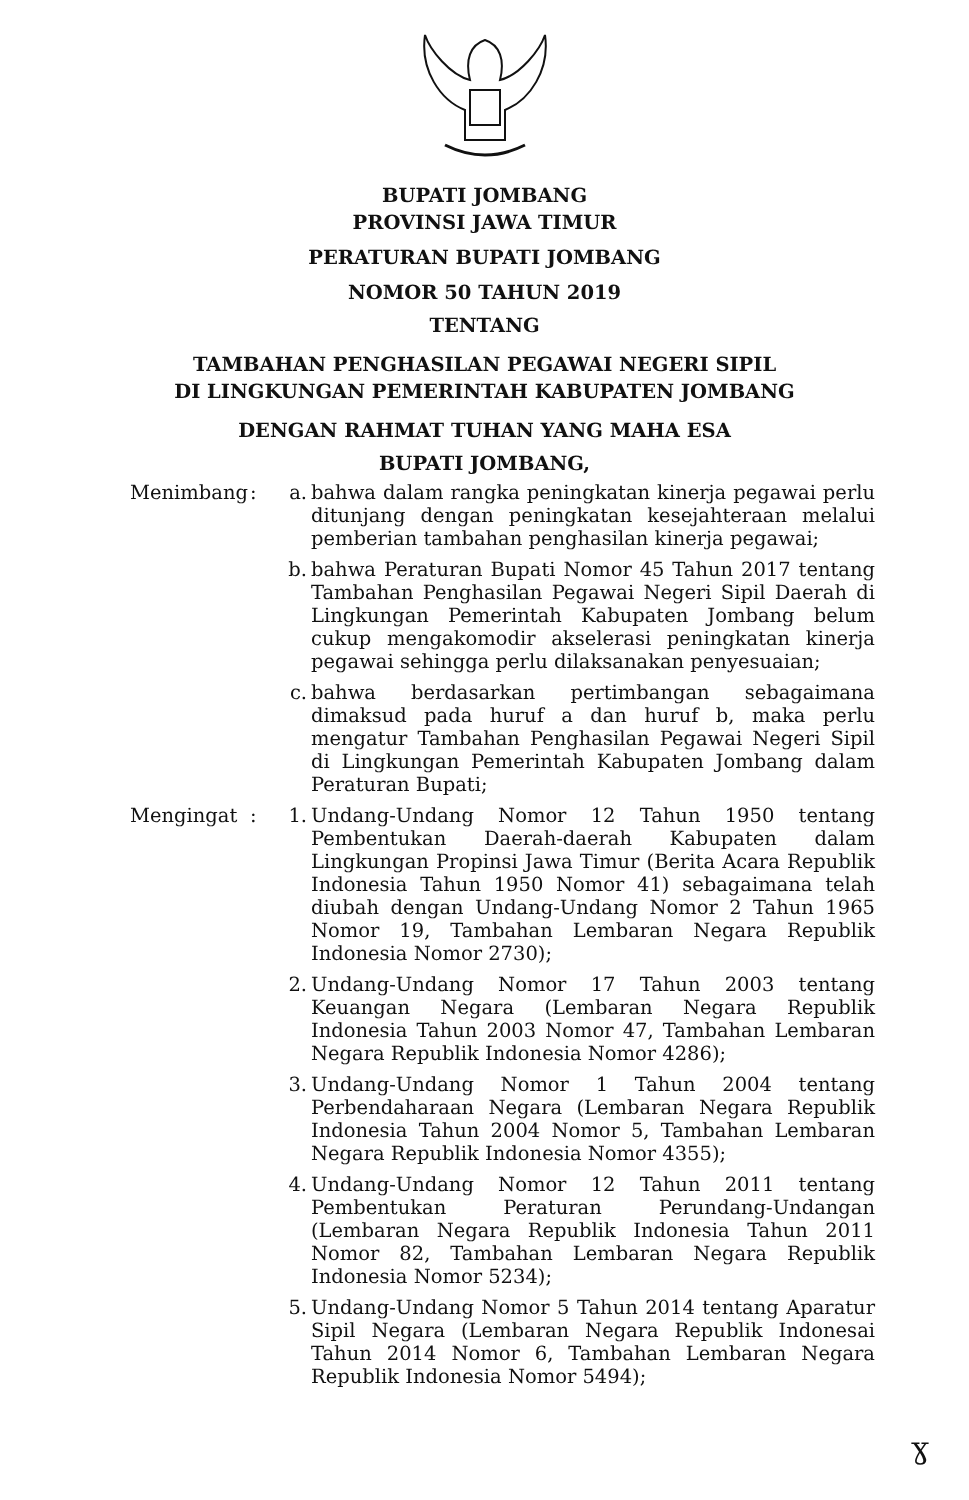BUPATI JOMBANG
PROVINSI JAWA TIMUR
PERATURAN BUPATI JOMBANG
NOMOR 50 TAHUN 2019
TENTANG
TAMBAHAN PENGHASILAN PEGAWAI NEGERI SIPIL
DI LINGKUNGAN PEMERINTAH KABUPATEN JOMBANG
DENGAN RAHMAT TUHAN YANG MAHA ESA
BUPATI JOMBANG,
| Menimbang | : | a. | bahwa dalam rangka peningkatan kinerja pegawai perlu ditunjang dengan peningkatan kesejahteraan melalui pemberian tambahan penghasilan kinerja pegawai; |
| | | b. | bahwa Peraturan Bupati Nomor 45 Tahun 2017 tentang Tambahan Penghasilan Pegawai Negeri Sipil Daerah di Lingkungan Pemerintah Kabupaten Jombang belum cukup mengakomodir akselerasi peningkatan kinerja pegawai sehingga perlu dilaksanakan penyesuaian; |
| | | c. | bahwa berdasarkan pertimbangan sebagaimana dimaksud pada huruf a dan huruf b, maka perlu mengatur Tambahan Penghasilan Pegawai Negeri Sipil di Lingkungan Pemerintah Kabupaten Jombang dalam Peraturan Bupati; |
| Mengingat | : | 1. | Undang-Undang Nomor 12 Tahun 1950 tentang Pembentukan Daerah-daerah Kabupaten dalam Lingkungan Propinsi Jawa Timur (Berita Acara Republik Indonesia Tahun 1950 Nomor 41) sebagaimana telah diubah dengan Undang-Undang Nomor 2 Tahun 1965 Nomor 19, Tambahan Lembaran Negara Republik Indonesia Nomor 2730); |
| | | 2. | Undang-Undang Nomor 17 Tahun 2003 tentang Keuangan Negara (Lembaran Negara Republik Indonesia Tahun 2003 Nomor 47, Tambahan Lembaran Negara Republik Indonesia Nomor 4286); |
| | | 3. | Undang-Undang Nomor 1 Tahun 2004 tentang Perbendaharaan Negara (Lembaran Negara Republik Indonesia Tahun 2004 Nomor 5, Tambahan Lembaran Negara Republik Indonesia Nomor 4355); |
| | | 4. | Undang-Undang Nomor 12 Tahun 2011 tentang Pembentukan Peraturan Perundang-Undangan (Lembaran Negara Republik Indonesia Tahun 2011 Nomor 82, Tambahan Lembaran Negara Republik Indonesia Nomor 5234); |
| | | 5. | Undang-Undang Nomor 5 Tahun 2014 tentang Aparatur Sipil Negara (Lembaran Negara Republik Indonesai Tahun 2014 Nomor 6, Tambahan Lembaran Negara Republik Indonesia Nomor 5494); |
ɣ